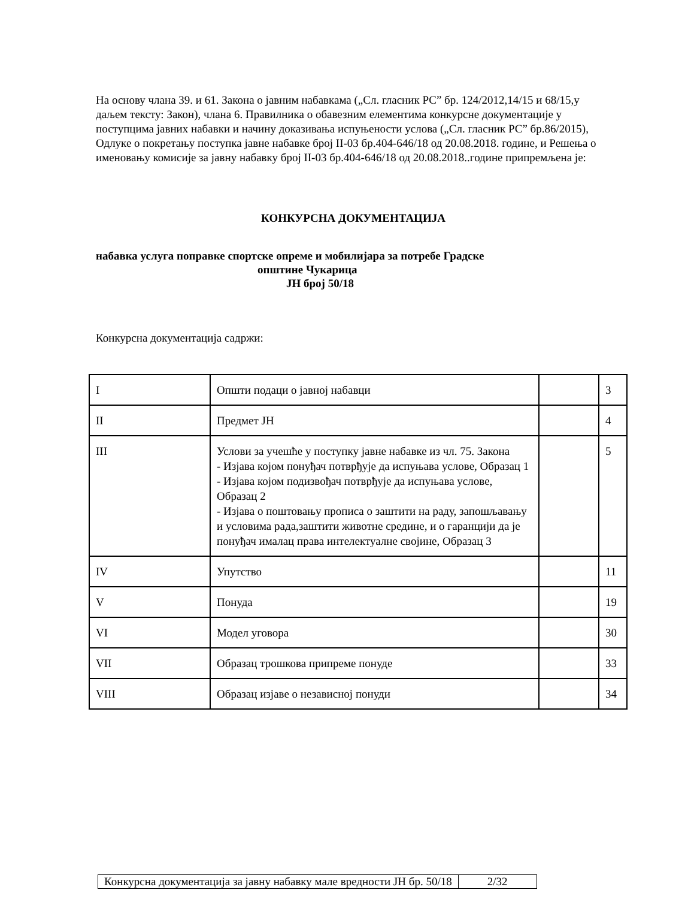На основу члана 39. и 61. Закона о јавним набавкама („Сл. гласник РС” бр. 124/2012,14/15 и 68/15,у даљем тексту: Закон), члана 6. Правилника о обавезним елементима конкурсне документације у поступцима јавних набавки и начину доказивања испуњености услова („Сл. гласник РС” бр.86/2015), Одлуке о покретању поступка јавне набавке број II-03 бр.404-646/18 од 20.08.2018. године, и Решења о именовању комисије за јавну набавку број II-03 бр.404-646/18 од 20.08.2018..године припремљена је:
КОНКУРСНА ДОКУМЕНТАЦИЈА
набавка услуга поправке спортске опреме и мобилијара за потребе Градске
општине Чукарица
ЈН број 50/18
Конкурсна документација садржи:
| I | Општи подаци о јавној набавци | | 3 |
| II | Предмет ЈН | | 4 |
| III | Услови за учешће у поступку јавне набавке из чл. 75. Закона - Изјава којом понуђач потврђује да испуњава услове, Образац 1 - Изјава којом подизвођач потврђује да испуњава услове, Образац 2 - Изјава о поштовању прописа о заштити на раду, запошљавању и условима рада,заштити животне средине, и о гаранцији да је понуђач ималац права интелектуалне својине, Образац 3 | | 5 |
| IV | Упутство | | 11 |
| V | Понуда | | 19 |
| VI | Модел уговора | | 30 |
| VII | Образац трошкова припреме понуде | | 33 |
| VIII | Образац изјаве о независној понуди | | 34 |
| Конкурсна документација за јавну набавку мале вредности ЈН бр. 50/18 | 2/32 |